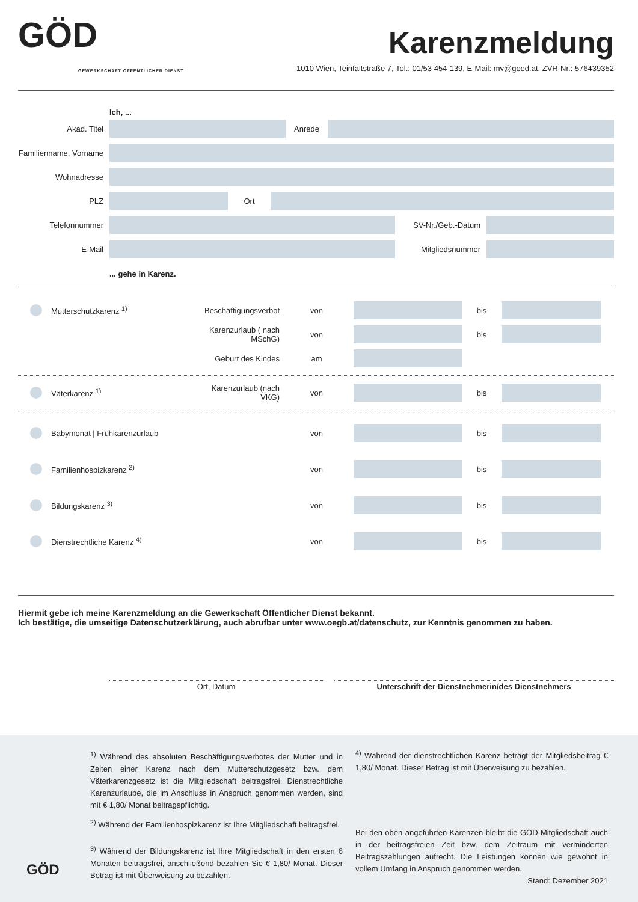GÖD
GEWERKSCHAFT ÖFFENTLICHER DIENST
Karenzmeldung
1010 Wien, Teinfaltstraße 7, Tel.: 01/53 454-139, E-Mail: mv@goed.at, ZVR-Nr.: 576439352
Ich, ...
Akad. Titel Anrede
Familienname, Vorname
Wohnadresse
PLZ Ort
Telefonnummer SV-Nr./Geb.-Datum
E-Mail Mitgliedsnummer
... gehe in Karenz.
Mutterschutzkarenz <sup>1)</sup> Beschäftigungsverbot von bis
Karenzurlaub ( nach MSchG) von bis
Geburt des Kindes am
Väterkarenz <sup>1)</sup> Karenzurlaub (nach VKG) von bis
Babymonat | Frühkarenzurlaub von bis
Familienhospizkarenz <sup>2)</sup> von bis
Bildungskarenz <sup>3)</sup> von bis
Dienstrechtliche Karenz <sup>4)</sup> von bis
Hiermit gebe ich meine Karenzmeldung an die Gewerkschaft Öffentlicher Dienst bekannt.
Ich bestätige, die umseitige Datenschutzerklärung, auch abrufbar unter www.oegb.at/datenschutz, zur Kenntnis genommen zu haben.
Ort, Datum Unterschrift der Dienstnehmerin/des Dienstnehmers
GÖD
<sup>1)</sup> Während des absoluten Beschäftigungsverbotes der Mutter und in Zeiten einer Karenz nach dem Mutterschutzgesetz bzw. dem Väterkarenzgesetz ist die Mitgliedschaft beitragsfrei. Dienstrechtliche Karenzurlaube, die im Anschluss in Anspruch genommen werden, sind mit € 1,80/ Monat beitragspflichtig.
<sup>2)</sup> Während der Familienhospizkarenz ist Ihre Mitgliedschaft beitragsfrei.
<sup>3)</sup> Während der Bildungskarenz ist Ihre Mitgliedschaft in den ersten 6 Monaten beitragsfrei, anschließend bezahlen Sie € 1,80/ Monat. Dieser Betrag ist mit Überweisung zu bezahlen.
<sup>4)</sup> Während der dienstrechtlichen Karenz beträgt der Mitgliedsbeitrag € 1,80/ Monat. Dieser Betrag ist mit Überweisung zu bezahlen.
Bei den oben angeführten Karenzen bleibt die GÖD-Mitgliedschaft auch in der beitragsfreien Zeit bzw. dem Zeitraum mit verminderten Beitragszahlungen aufrecht. Die Leistungen können wie gewohnt in vollem Umfang in Anspruch genommen werden.
Stand: Dezember 2021